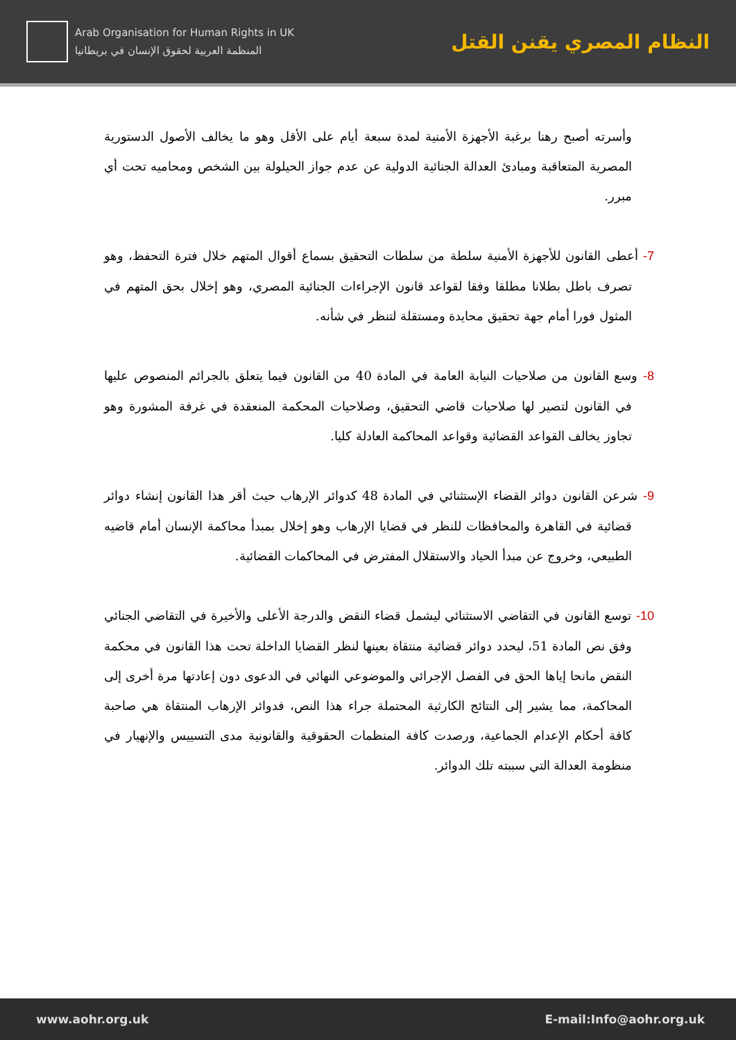Arab Organisation for Human Rights in UK
المنظمة العربية لحقوق الإنسان في بريطانيا
النظام المصري يقنن القتل
وأسرته أصبح رهنا برغبة الأجهزة الأمنية لمدة سبعة أيام على الأقل وهو ما يخالف الأصول الدستورية المصرية المتعاقبة ومبادئ العدالة الجنائية الدولية عن عدم جواز الحيلولة بين الشخص ومحاميه تحت أي مبرر.
7- أعطى القانون للأجهزة الأمنية سلطة من سلطات التحقيق بسماع أقوال المتهم خلال فترة التحفظ، وهو تصرف باطل بطلانا مطلقا وفقا لقواعد قانون الإجراءات الجنائية المصري، وهو إخلال بحق المتهم في المثول فورا أمام جهة تحقيق محايدة ومستقلة لتنظر في شأنه.
8- وسع القانون من صلاحيات النيابة العامة في المادة 40 من القانون فيما يتعلق بالجرائم المنصوص عليها في القانون لتصير لها صلاحيات قاضي التحقيق، وصلاحيات المحكمة المنعقدة في غرفة المشورة وهو تجاوز يخالف القواعد القضائية وقواعد المحاكمة العادلة كليا.
9- شرعن القانون دوائر القضاء الإستثنائي في المادة 48 كدوائر الإرهاب حيث أقر هذا القانون إنشاء دوائر قضائية في القاهرة والمحافظات للنظر في قضايا الإرهاب وهو إخلال بمبدأ محاكمة الإنسان أمام قاضيه الطبيعي، وخروج عن مبدأ الحياد والاستقلال المفترض في المحاكمات القضائية.
10- توسع القانون في التقاضي الاستثنائي ليشمل قضاء النقض والدرجة الأعلى والأخيرة في التقاضي الجنائي وفق نص المادة 51، ليحدد دوائر قضائية منتقاة بعينها لنظر القضايا الداخلة تحت هذا القانون في محكمة النقض مانحا إياها الحق في الفصل الإجرائي والموضوعي النهائي في الدعوى دون إعادتها مرة أخرى إلى المحاكمة، مما يشير إلى النتائج الكارثية المحتملة جراء هذا النص، فدوائر الإرهاب المنتقاة هي صاحبة كافة أحكام الإعدام الجماعية، ورصدت كافة المنظمات الحقوقية والقانونية مدى التسييس والإنهيار في منظومة العدالة التي سببته تلك الدوائر.
www.aohr.org.uk E-mail:Info@aohr.org.uk